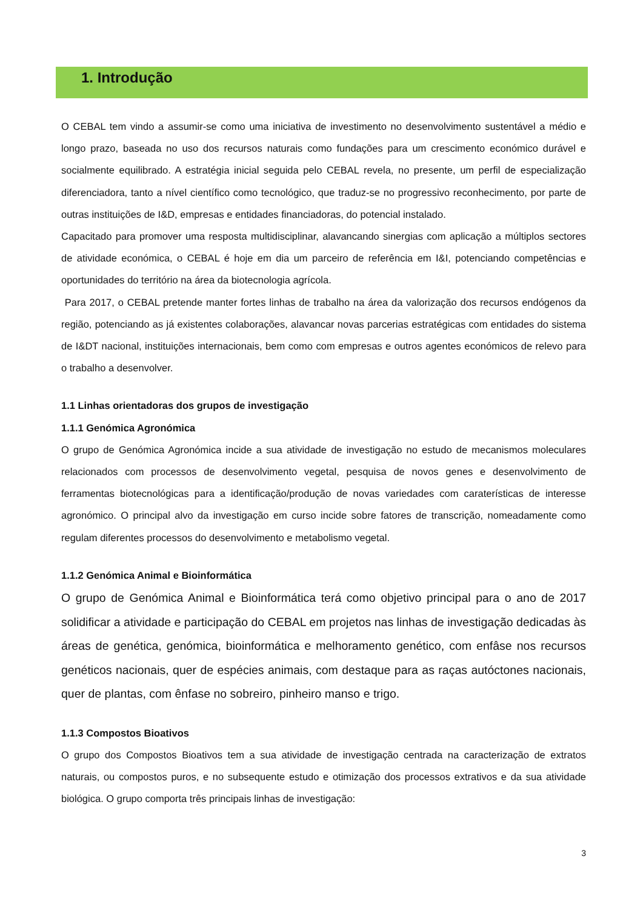1. Introdução
O CEBAL tem vindo a assumir-se como uma iniciativa de investimento no desenvolvimento sustentável a médio e longo prazo, baseada no uso dos recursos naturais como fundações para um crescimento económico durável e socialmente equilibrado. A estratégia inicial seguida pelo CEBAL revela, no presente, um perfil de especialização diferenciadora, tanto a nível científico como tecnológico, que traduz-se no progressivo reconhecimento, por parte de outras instituições de I&D, empresas e entidades financiadoras, do potencial instalado.
Capacitado para promover uma resposta multidisciplinar, alavancando sinergias com aplicação a múltiplos sectores de atividade económica, o CEBAL é hoje em dia um parceiro de referência em I&I, potenciando competências e oportunidades do território na área da biotecnologia agrícola.
Para 2017, o CEBAL pretende manter fortes linhas de trabalho na área da valorização dos recursos endógenos da região, potenciando as já existentes colaborações, alavancar novas parcerias estratégicas com entidades do sistema de I&DT nacional, instituições internacionais, bem como com empresas e outros agentes económicos de relevo para o trabalho a desenvolver.
1.1 Linhas orientadoras dos grupos de investigação
1.1.1 Genómica Agronómica
O grupo de Genómica Agronómica incide a sua atividade de investigação no estudo de mecanismos moleculares relacionados com processos de desenvolvimento vegetal, pesquisa de novos genes e desenvolvimento de ferramentas biotecnológicas para a identificação/produção de novas variedades com caraterísticas de interesse agronómico. O principal alvo da investigação em curso incide sobre fatores de transcrição, nomeadamente como regulam diferentes processos do desenvolvimento e metabolismo vegetal.
1.1.2 Genómica Animal e Bioinformática
O grupo de Genómica Animal e Bioinformática terá como objetivo principal para o ano de 2017 solidificar a atividade e participação do CEBAL em projetos nas linhas de investigação dedicadas às áreas de genética, genómica, bioinformática e melhoramento genético, com enfâse nos recursos genéticos nacionais, quer de espécies animais, com destaque para as raças autóctones nacionais, quer de plantas, com ênfase no sobreiro, pinheiro manso e trigo.
1.1.3 Compostos Bioativos
O grupo dos Compostos Bioativos tem a sua atividade de investigação centrada na caracterização de extratos naturais, ou compostos puros, e no subsequente estudo e otimização dos processos extrativos e da sua atividade biológica. O grupo comporta três principais linhas de investigação:
3